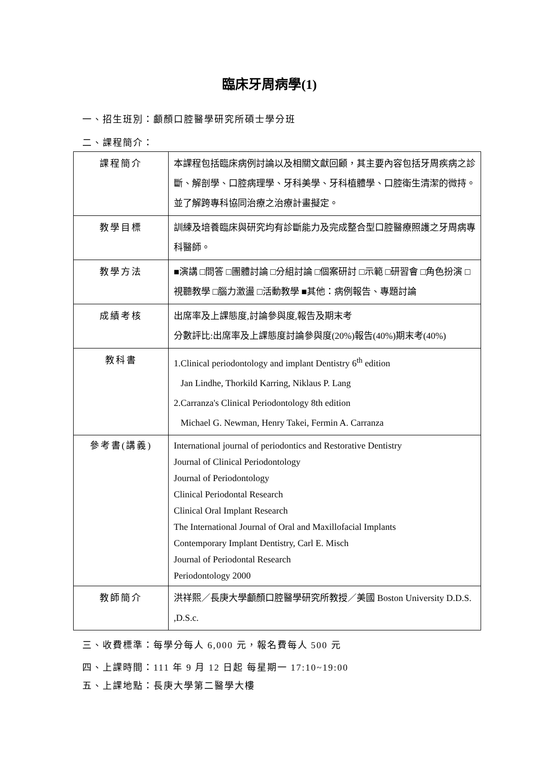臨床牙周病學(1)
一、招生班別：顱顏口腔醫學研究所碩士學分班
二、課程簡介：
| 課程簡介 | 本課程包括臨床病例討論以及相關文獻回顧，其主要內容包括牙周疾病之診斷、解剖學、口腔病理學、牙科美學、牙科植體學、口腔衛生清潔的微持。並了解跨專科協同治療之治療計畫擬定。 |
| 教學目標 | 訓練及培養臨床與研究均有診斷能力及完成整合型口腔醫療照護之牙周病專科醫師。 |
| 教學方法 | ■演講 □問答 □團體討論 □分組討論 □個案研討 □示範 □研習會 □角色扮演 □視聽教學 □腦力激盪 □活動教學 ■其他：病例報告、專題討論 |
| 成績考核 | 出席率及上課態度,討論參與度,報告及期末考 分數評比:出席率及上課態度討論參與度(20%)報告(40%)期末考(40%) |
| 教科書 | 1.Clinical periodontology and implant Dentistry 6<sup>th</sup> edition Jan Lindhe, Thorkild Karring, Niklaus P. Lang 2.Carranza's Clinical Periodontology 8th edition Michael G. Newman, Henry Takei, Fermin A. Carranza |
| 參考書(講義) | International journal of periodontics and Restorative Dentistry Journal of Clinical Periodontology Journal of Periodontology Clinical Periodontal Research Clinical Oral Implant Research The International Journal of Oral and Maxillofacial Implants Contemporary Implant Dentistry, Carl E. Misch Journal of Periodontal Research Periodontology 2000 |
| 教師簡介 | 洪祥熙／長庚大學顱顏口腔醫學研究所教授／美國 Boston University D.D.S. ,D.S.c. |
三、收費標準：每學分每人 6,000 元，報名費每人 500 元
四、上課時間：111 年 9 月 12 日起 每星期一 17:10~19:00
五、上課地點：長庚大學第二醫學大樓